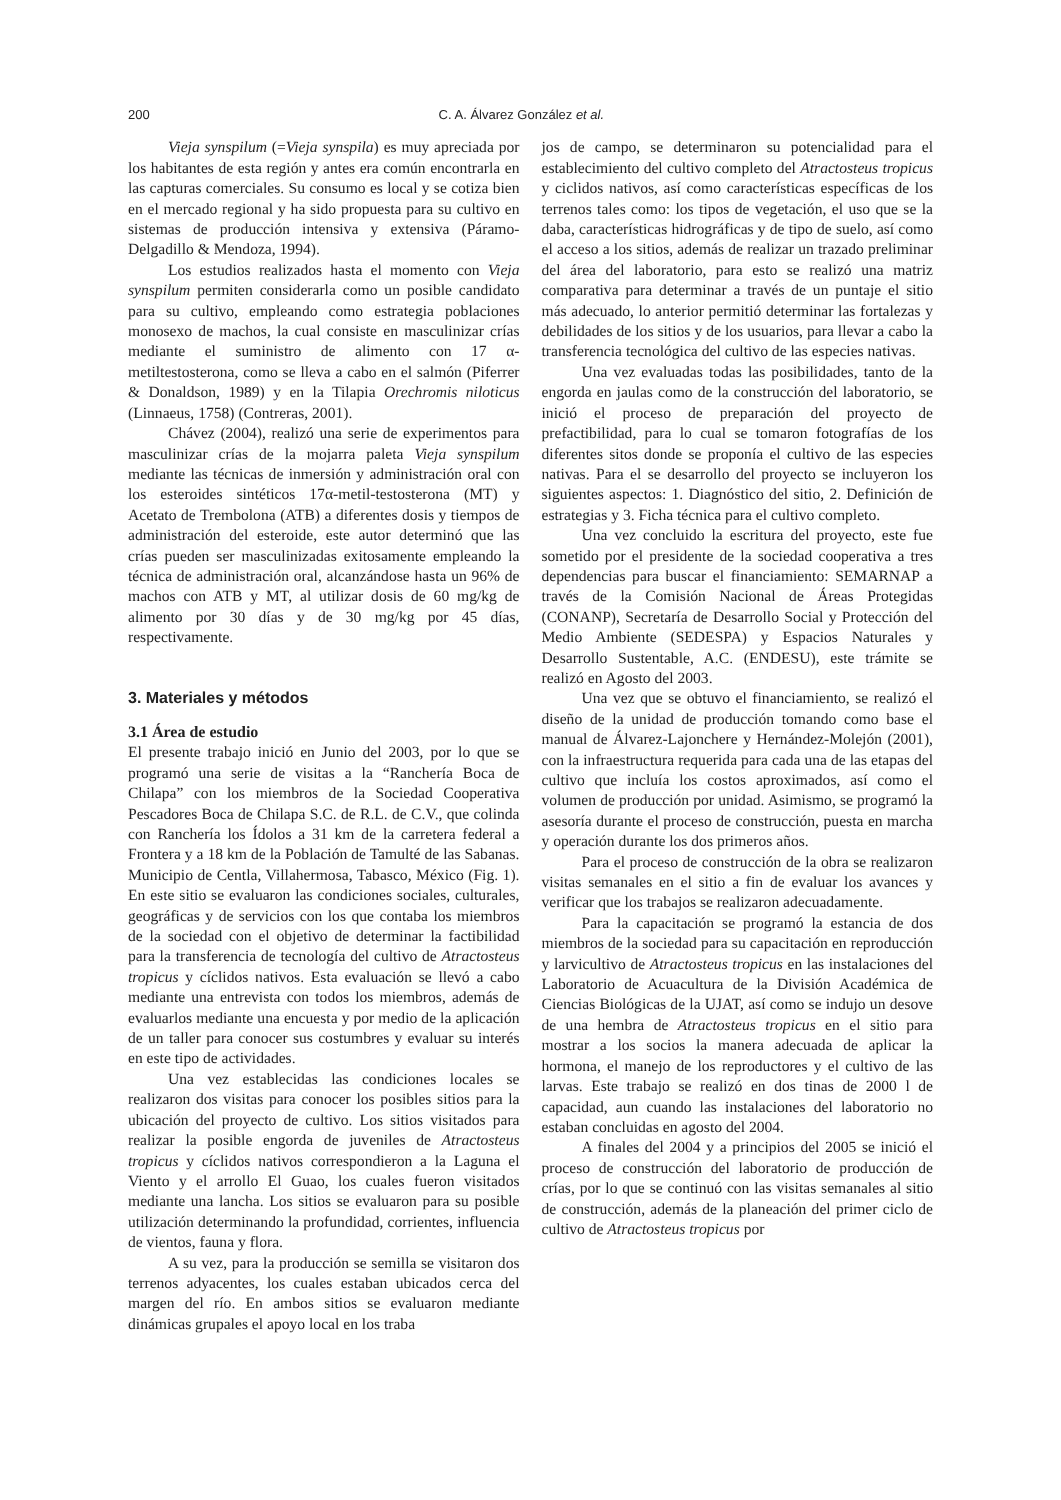200 C. A. Álvarez González et al.
Vieja synspilum (=Vieja synspila) es muy apreciada por los habitantes de esta región y antes era común encontrarla en las capturas comerciales. Su consumo es local y se cotiza bien en el mercado regional y ha sido propuesta para su cultivo en sistemas de producción intensiva y extensiva (Páramo-Delgadillo & Mendoza, 1994).
Los estudios realizados hasta el momento con Vieja synspilum permiten considerarla como un posible candidato para su cultivo, empleando como estrategia poblaciones monosexo de machos, la cual consiste en masculinizar crías mediante el suministro de alimento con 17 α-metiltestosterona, como se lleva a cabo en el salmón (Piferrer & Donaldson, 1989) y en la Tilapia Orechromis niloticus (Linnaeus, 1758) (Contreras, 2001).
Chávez (2004), realizó una serie de experimentos para masculinizar crías de la mojarra paleta Vieja synspilum mediante las técnicas de inmersión y administración oral con los esteroides sintéticos 17α-metil-testosterona (MT) y Acetato de Trembolona (ATB) a diferentes dosis y tiempos de administración del esteroide, este autor determinó que las crías pueden ser masculinizadas exitosamente empleando la técnica de administración oral, alcanzándose hasta un 96% de machos con ATB y MT, al utilizar dosis de 60 mg/kg de alimento por 30 días y de 30 mg/kg por 45 días, respectivamente.
3. Materiales y métodos
3.1 Área de estudio
El presente trabajo inició en Junio del 2003, por lo que se programó una serie de visitas a la “Ranchería Boca de Chilapa” con los miembros de la Sociedad Cooperativa Pescadores Boca de Chilapa S.C. de R.L. de C.V., que colinda con Ranchería los Ídolos a 31 km de la carretera federal a Frontera y a 18 km de la Población de Tamulté de las Sabanas. Municipio de Centla, Villahermosa, Tabasco, México (Fig. 1). En este sitio se evaluaron las condiciones sociales, culturales, geográficas y de servicios con los que contaba los miembros de la sociedad con el objetivo de determinar la factibilidad para la transferencia de tecnología del cultivo de Atractosteus tropicus y cíclidos nativos. Esta evaluación se llevó a cabo mediante una entrevista con todos los miembros, además de evaluarlos mediante una encuesta y por medio de la aplicación de un taller para conocer sus costumbres y evaluar su interés en este tipo de actividades.
Una vez establecidas las condiciones locales se realizaron dos visitas para conocer los posibles sitios para la ubicación del proyecto de cultivo. Los sitios visitados para realizar la posible engorda de juveniles de Atractosteus tropicus y cíclidos nativos correspondieron a la Laguna el Viento y el arrollo El Guao, los cuales fueron visitados mediante una lancha. Los sitios se evaluaron para su posible utilización determinando la profundidad, corrientes, influencia de vientos, fauna y flora.
A su vez, para la producción se semilla se visitaron dos terrenos adyacentes, los cuales estaban ubicados cerca del margen del río. En ambos sitios se evaluaron mediante dinámicas grupales el apoyo local en los traba
jos de campo, se determinaron su potencialidad para el establecimiento del cultivo completo del Atractosteus tropicus y ciclidos nativos, así como características específicas de los terrenos tales como: los tipos de vegetación, el uso que se la daba, características hidrográficas y de tipo de suelo, así como el acceso a los sitios, además de realizar un trazado preliminar del área del laboratorio, para esto se realizó una matriz comparativa para determinar a través de un puntaje el sitio más adecuado, lo anterior permitió determinar las fortalezas y debilidades de los sitios y de los usuarios, para llevar a cabo la transferencia tecnológica del cultivo de las especies nativas.
Una vez evaluadas todas las posibilidades, tanto de la engorda en jaulas como de la construcción del laboratorio, se inició el proceso de preparación del proyecto de prefactibilidad, para lo cual se tomaron fotografías de los diferentes sitos donde se proponía el cultivo de las especies nativas. Para el se desarrollo del proyecto se incluyeron los siguientes aspectos: 1. Diagnóstico del sitio, 2. Definición de estrategias y 3. Ficha técnica para el cultivo completo.
Una vez concluido la escritura del proyecto, este fue sometido por el presidente de la sociedad cooperativa a tres dependencias para buscar el financiamiento: SEMARNAP a través de la Comisión Nacional de Áreas Protegidas (CONANP), Secretaría de Desarrollo Social y Protección del Medio Ambiente (SEDESPA) y Espacios Naturales y Desarrollo Sustentable, A.C. (ENDESU), este trámite se realizó en Agosto del 2003.
Una vez que se obtuvo el financiamiento, se realizó el diseño de la unidad de producción tomando como base el manual de Álvarez-Lajonchere y Hernández-Molejón (2001), con la infraestructura requerida para cada una de las etapas del cultivo que incluía los costos aproximados, así como el volumen de producción por unidad. Asimismo, se programó la asesoría durante el proceso de construcción, puesta en marcha y operación durante los dos primeros años.
Para el proceso de construcción de la obra se realizaron visitas semanales en el sitio a fin de evaluar los avances y verificar que los trabajos se realizaron adecuadamente.
Para la capacitación se programó la estancia de dos miembros de la sociedad para su capacitación en reproducción y larvicultivo de Atractosteus tropicus en las instalaciones del Laboratorio de Acuacultura de la División Académica de Ciencias Biológicas de la UJAT, así como se indujo un desove de una hembra de Atractosteus tropicus en el sitio para mostrar a los socios la manera adecuada de aplicar la hormona, el manejo de los reproductores y el cultivo de las larvas. Este trabajo se realizó en dos tinas de 2000 l de capacidad, aun cuando las instalaciones del laboratorio no estaban concluidas en agosto del 2004.
A finales del 2004 y a principios del 2005 se inició el proceso de construcción del laboratorio de producción de crías, por lo que se continuó con las visitas semanales al sitio de construcción, además de la planeación del primer ciclo de cultivo de Atractosteus tropicus por